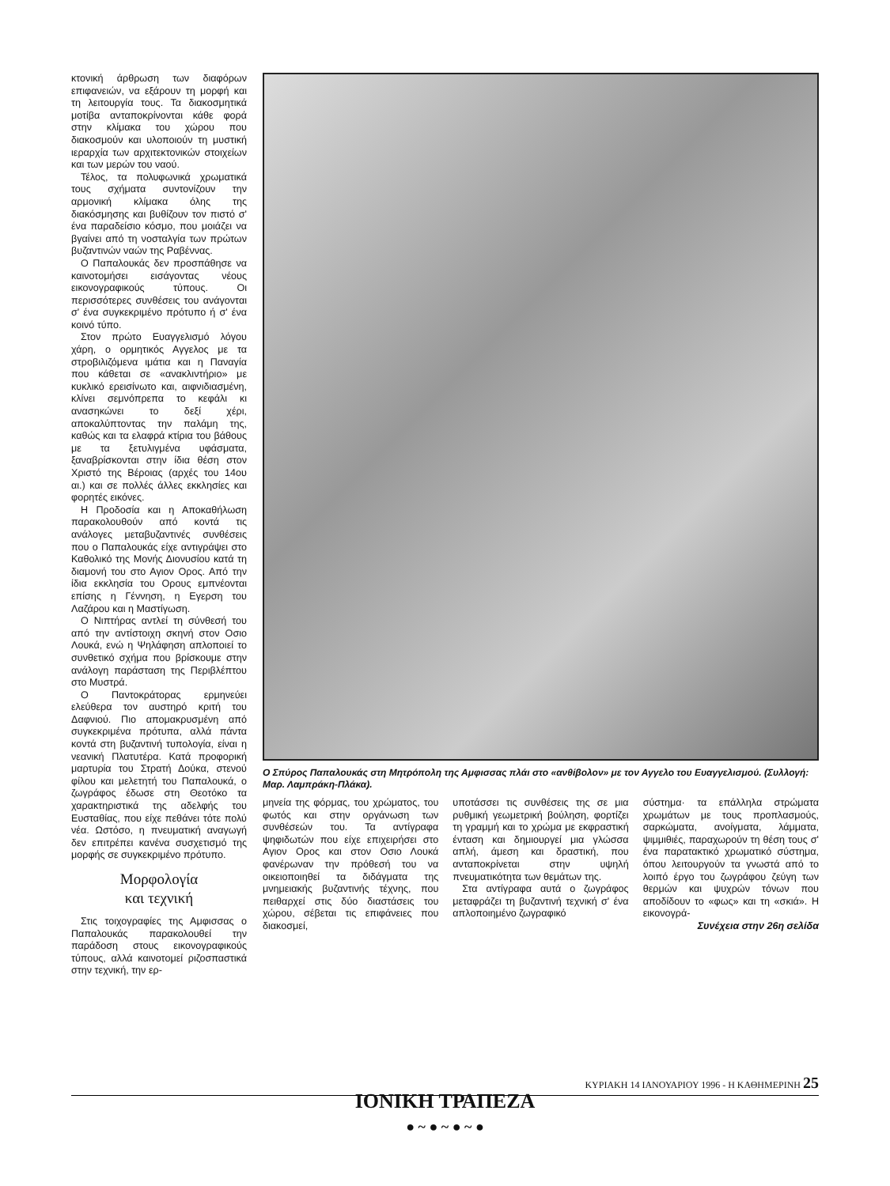κτονική άρθρωση των διαφόρων επιφανειών, να εξάρουν τη μορφή και τη λειτουργία τους. Τα διακοσμητικά μοτίβα ανταποκρίνονται κάθε φορά στην κλίμακα του χώρου που διακοσμούν και υλοποιούν τη μυστική ιεραρχία των αρχιτεκτονικών στοιχείων και των μερών του ναού.
Τέλος, τα πολυφωνικά χρωματικά τους σχήματα συντονίζουν την αρμονική κλίμακα όλης της διακόσμησης και βυθίζουν τον πιστό σ' ένα παραδείσιο κόσμο, που μοιάζει να βγαίνει από τη νοσταλγία των πρώτων βυζαντινών ναών της Ραβέννας.
Ο Παπαλουκάς δεν προσπάθησε να καινοτομήσει εισάγοντας νέους εικονογραφικούς τύπους. Οι περισσότερες συνθέσεις του ανάγονται σ' ένα συγκεκριμένο πρότυπο ή σ' ένα κοινό τύπο.
Στον πρώτο Ευαγγελισμό λόγου χάρη, ο ορμητικός Αγγελος με τα στροβιλιζόμενα ιμάτια και η Παναγία που κάθεται σε «ανακλιντήριο» με κυκλικό ερεισίνωτο και, αιφνιδιασμένη, κλίνει σεμνόπρεπα το κεφάλι κι ανασηκώνει το δεξί χέρι, αποκαλύπτοντας την παλάμη της, καθώς και τα ελαφρά κτίρια του βάθους με τα ξετυλιγμένα υφάσματα, ξαναβρίσκονται στην ίδια θέση στον Χριστό της Βέροιας (αρχές του 14ου αι.) και σε πολλές άλλες εκκλησίες και φορητές εικόνες.
Η Προδοσία και η Αποκαθήλωση παρακολουθούν από κοντά τις ανάλογες μεταβυζαντινές συνθέσεις που ο Παπαλουκάς είχε αντιγράψει στο Καθολικό της Μονής Διονυσίου κατά τη διαμονή του στο Αγιον Ορος. Από την ίδια εκκλησία του Ορους εμπνέονται επίσης η Γέννηση, η Εγερση του Λαζάρου και η Μαστίγωση.
Ο Νιπτήρας αντλεί τη σύνθεσή του από την αντίστοιχη σκηνή στον Οσιο Λουκά, ενώ η Ψηλάφηση απλοποιεί το συνθετικό σχήμα που βρίσκουμε στην ανάλογη παράσταση της Περιβλέπτου στο Μυστρά.
Ο Παντοκράτορας ερμηνεύει ελεύθερα τον αυστηρό κριτή του Δαφνιού. Πιο απομακρυσμένη από συγκεκριμένα πρότυπα, αλλά πάντα κοντά στη βυζαντινή τυπολογία, είναι η νεανική Πλατυτέρα. Κατά προφορική μαρτυρία του Στρατή Δούκα, στενού φίλου και μελετητή του Παπαλουκά, ο ζωγράφος έδωσε στη Θεοτόκο τα χαρακτηριστικά της αδελφής του Ευσταθίας, που είχε πεθάνει τότε πολύ νέα. Ωστόσο, η πνευματική αναγωγή δεν επιτρέπει κανένα συσχετισμό της μορφής σε συγκεκριμένο πρότυπο.
Μορφολογία
και τεχνική
Στις τοιχογραφίες της Αμφισσας ο Παπαλουκάς παρακολουθεί την παράδοση στους εικονογραφικούς τύπους, αλλά καινοτομεί ριζοσπαστικά στην τεχνική, την ερ-
Ο Σπύρος Παπαλουκάς στη Μητρόπολη της Αμφισσας πλάι στο «ανθίβολον» με τον Αγγελο του Ευαγγελισμού. (Συλλογή: Μαρ. Λαμπράκη-Πλάκα).
μηνεία της φόρμας, του χρώματος, του φωτός και στην οργάνωση των συνθέσεών του. Τα αντίγραφα ψηφιδωτών που είχε επιχειρήσει στο Αγιον Ορος και στον Οσιο Λουκά φανέρωναν την πρόθεσή του να οικειοποιηθεί τα διδάγματα της μνημειακής βυζαντινής τέχνης, που πειθαρχεί στις δύο διαστάσεις του χώρου, σέβεται τις επιφάνειες που διακοσμεί,
υποτάσσει τις συνθέσεις της σε μια ρυθμική γεωμετρική βούληση, φορτίζει τη γραμμή και το χρώμα με εκφραστική ένταση και δημιουργεί μια γλώσσα απλή, άμεση και δραστική, που ανταποκρίνεται στην υψηλή πνευματικότητα των θεμάτων της.
Στα αντίγραφα αυτά ο ζωγράφος μεταφράζει τη βυζαντινή τεχνική σ' ένα απλοποιημένο ζωγραφικό
σύστημα· τα επάλληλα στρώματα χρωμάτων με τους προπλασμούς, σαρκώματα, ανοίγματα, λάμματα, ψιμμιθιές, παραχωρούν τη θέση τους σ' ένα παρατακτικό χρωματικό σύστημα, όπου λειτουργούν τα γνωστά από το λοιπό έργο του ζωγράφου ζεύγη των θερμών και ψυχρών τόνων που αποδίδουν το «φως» και τη «σκιά». Η εικονογρά-
Συνέχεια στην 26η σελίδα
ΚΥΡΙΑΚΗ 14 ΙΑΝΟΥΑΡΙΟΥ 1996 - Η ΚΑΘΗΜΕΡΙΝΗ 25
ΙΟΝΙΚΗ ΤΡΑΠΕΖΑ
● ~ ● ~ ● ~ ●